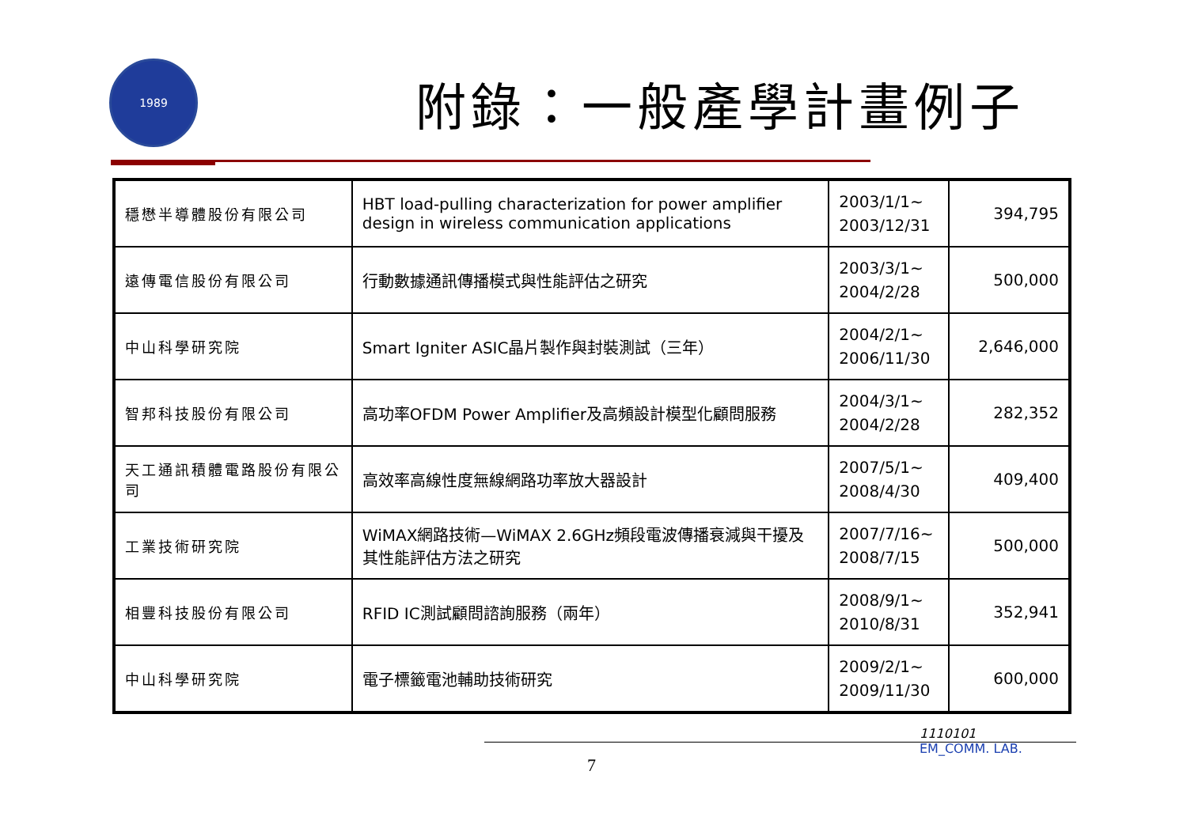1989
附錄：一般產學計畫例子
| 穩懋半導體股份有限公司 | HBT load-pulling characterization for power amplifier design in wireless communication applications | 2003/1/1~ 2003/12/31 | 394,795 |
| 遠傳電信股份有限公司 | 行動數據通訊傳播模式與性能評估之研究 | 2003/3/1~ 2004/2/28 | 500,000 |
| 中山科學研究院 | Smart Igniter ASIC晶片製作與封裝測試（三年） | 2004/2/1~ 2006/11/30 | 2,646,000 |
| 智邦科技股份有限公司 | 高功率OFDM Power Amplifier及高頻設計模型化顧問服務 | 2004/3/1~ 2004/2/28 | 282,352 |
| 天工通訊積體電路股份有限公司 | 高效率高線性度無線網路功率放大器設計 | 2007/5/1~ 2008/4/30 | 409,400 |
| 工業技術研究院 | WiMAX網路技術—WiMAX 2.6GHz頻段電波傳播衰減與干擾及其性能評估方法之研究 | 2007/7/16~ 2008/7/15 | 500,000 |
| 相豐科技股份有限公司 | RFID IC測試顧問諮詢服務（兩年） | 2008/9/1~ 2010/8/31 | 352,941 |
| 中山科學研究院 | 電子標籤電池輔助技術研究 | 2009/2/1~ 2009/11/30 | 600,000 |
7
1110101
EM_COMM. LAB.